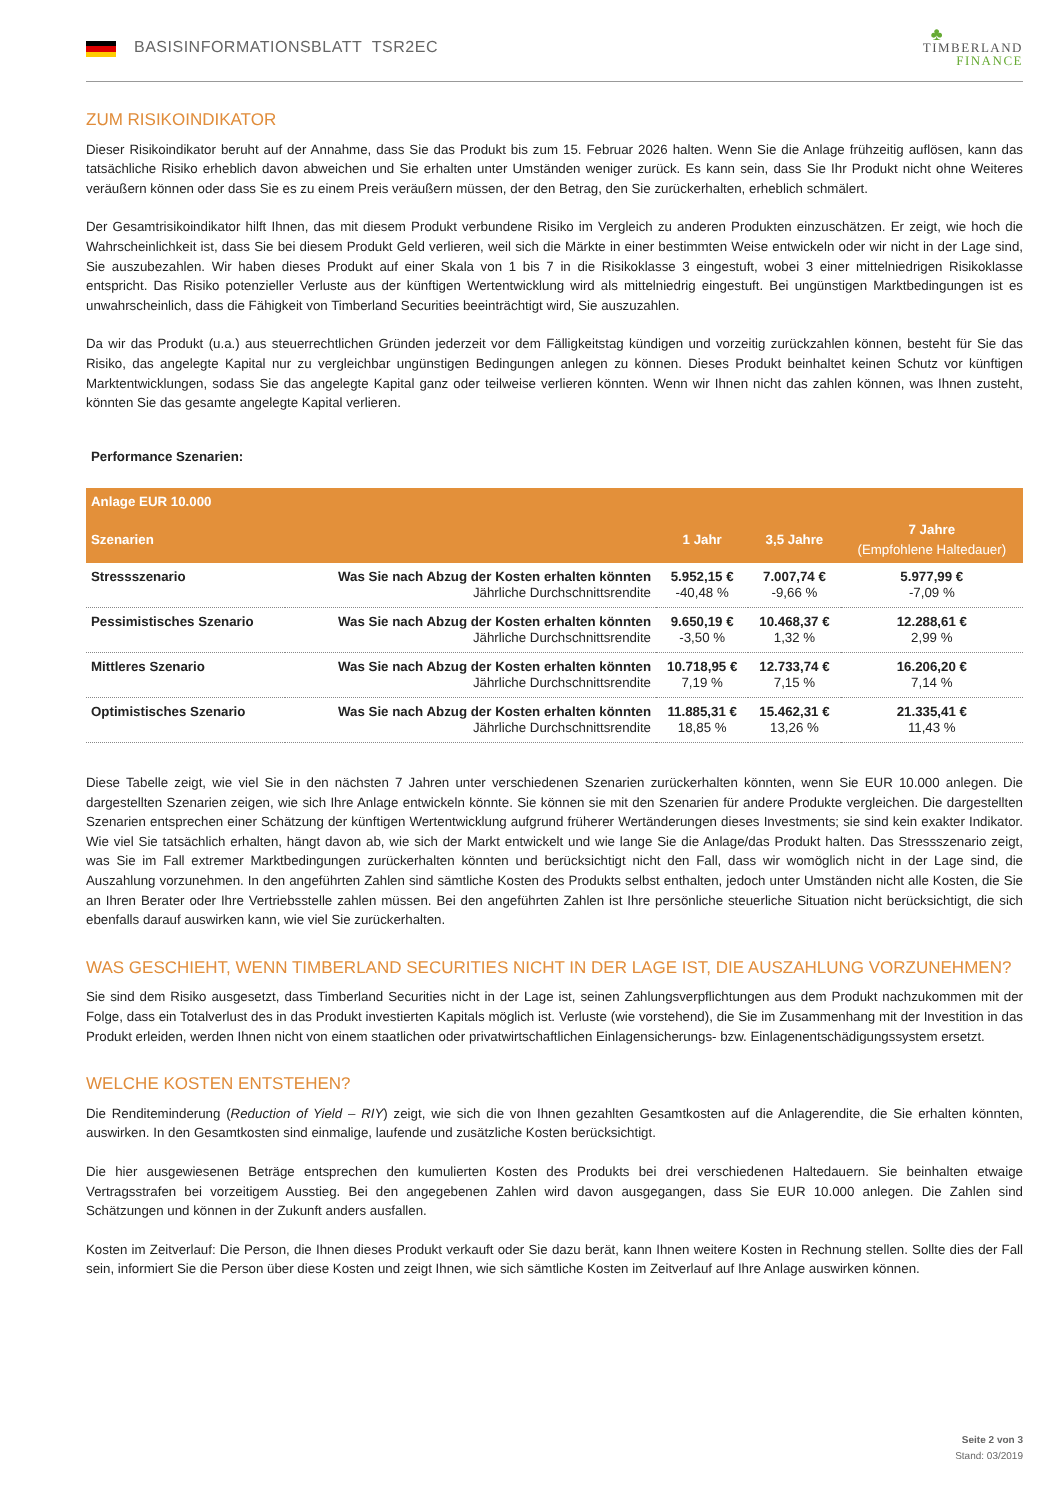BASISINFORMATIONSBLATT TSR2EC
♣
TIMBERLAND
FINANCE
ZUM RISIKOINDIKATOR
Dieser Risikoindikator beruht auf der Annahme, dass Sie das Produkt bis zum 15. Februar 2026 halten. Wenn Sie die Anlage frühzeitig auflösen, kann das tatsächliche Risiko erheblich davon abweichen und Sie erhalten unter Umständen weniger zurück. Es kann sein, dass Sie Ihr Produkt nicht ohne Weiteres veräußern können oder dass Sie es zu einem Preis veräußern müssen, der den Betrag, den Sie zurückerhalten, erheblich schmälert.
Der Gesamtrisikoindikator hilft Ihnen, das mit diesem Produkt verbundene Risiko im Vergleich zu anderen Produkten einzuschätzen. Er zeigt, wie hoch die Wahrscheinlichkeit ist, dass Sie bei diesem Produkt Geld verlieren, weil sich die Märkte in einer bestimmten Weise entwickeln oder wir nicht in der Lage sind, Sie auszubezahlen. Wir haben dieses Produkt auf einer Skala von 1 bis 7 in die Risikoklasse 3 eingestuft, wobei 3 einer mittelniedrigen Risikoklasse entspricht. Das Risiko potenzieller Verluste aus der künftigen Wertentwicklung wird als mittelniedrig eingestuft. Bei ungünstigen Marktbedingungen ist es unwahrscheinlich, dass die Fähigkeit von Timberland Securities beeinträchtigt wird, Sie auszuzahlen.
Da wir das Produkt (u.a.) aus steuerrechtlichen Gründen jederzeit vor dem Fälligkeitstag kündigen und vorzeitig zurückzahlen können, besteht für Sie das Risiko, das angelegte Kapital nur zu vergleichbar ungünstigen Bedingungen anlegen zu können. Dieses Produkt beinhaltet keinen Schutz vor künftigen Marktentwicklungen, sodass Sie das angelegte Kapital ganz oder teilweise verlieren könnten. Wenn wir Ihnen nicht das zahlen können, was Ihnen zusteht, könnten Sie das gesamte angelegte Kapital verlieren.
Performance Szenarien:
| Anlage EUR 10.000 | | | | |
| --- | --- | --- | --- | --- |
| Szenarien | | 1 Jahr | 3,5 Jahre | 7 Jahre (Empfohlene Haltedauer) |
| Stressszenario | Was Sie nach Abzug der Kosten erhalten könnten Jährliche Durchschnittsrendite | 5.952,15 € -40,48 % | 7.007,74 € -9,66 % | 5.977,99 € -7,09 % |
| Pessimistisches Szenario | Was Sie nach Abzug der Kosten erhalten könnten Jährliche Durchschnittsrendite | 9.650,19 € -3,50 % | 10.468,37 € 1,32 % | 12.288,61 € 2,99 % |
| Mittleres Szenario | Was Sie nach Abzug der Kosten erhalten könnten Jährliche Durchschnittsrendite | 10.718,95 € 7,19 % | 12.733,74 € 7,15 % | 16.206,20 € 7,14 % |
| Optimistisches Szenario | Was Sie nach Abzug der Kosten erhalten könnten Jährliche Durchschnittsrendite | 11.885,31 € 18,85 % | 15.462,31 € 13,26 % | 21.335,41 € 11,43 % |
Diese Tabelle zeigt, wie viel Sie in den nächsten 7 Jahren unter verschiedenen Szenarien zurückerhalten könnten, wenn Sie EUR 10.000 anlegen. Die dargestellten Szenarien zeigen, wie sich Ihre Anlage entwickeln könnte. Sie können sie mit den Szenarien für andere Produkte vergleichen. Die dargestellten Szenarien entsprechen einer Schätzung der künftigen Wertentwicklung aufgrund früherer Wertänderungen dieses Investments; sie sind kein exakter Indikator. Wie viel Sie tatsächlich erhalten, hängt davon ab, wie sich der Markt entwickelt und wie lange Sie die Anlage/das Produkt halten. Das Stressszenario zeigt, was Sie im Fall extremer Marktbedingungen zurückerhalten könnten und berücksichtigt nicht den Fall, dass wir womöglich nicht in der Lage sind, die Auszahlung vorzunehmen. In den angeführten Zahlen sind sämtliche Kosten des Produkts selbst enthalten, jedoch unter Umständen nicht alle Kosten, die Sie an Ihren Berater oder Ihre Vertriebsstelle zahlen müssen. Bei den angeführten Zahlen ist Ihre persönliche steuerliche Situation nicht berücksichtigt, die sich ebenfalls darauf auswirken kann, wie viel Sie zurückerhalten.
WAS GESCHIEHT, WENN TIMBERLAND SECURITIES NICHT IN DER LAGE IST, DIE AUSZAHLUNG VORZUNEHMEN?
Sie sind dem Risiko ausgesetzt, dass Timberland Securities nicht in der Lage ist, seinen Zahlungsverpflichtungen aus dem Produkt nachzukommen mit der Folge, dass ein Totalverlust des in das Produkt investierten Kapitals möglich ist. Verluste (wie vorstehend), die Sie im Zusammenhang mit der Investition in das Produkt erleiden, werden Ihnen nicht von einem staatlichen oder privatwirtschaftlichen Einlagensicherungs- bzw. Einlagenentschädigungssystem ersetzt.
WELCHE KOSTEN ENTSTEHEN?
Die Renditeminderung (Reduction of Yield – RIY) zeigt, wie sich die von Ihnen gezahlten Gesamtkosten auf die Anlagerendite, die Sie erhalten könnten, auswirken. In den Gesamtkosten sind einmalige, laufende und zusätzliche Kosten berücksichtigt.
Die hier ausgewiesenen Beträge entsprechen den kumulierten Kosten des Produkts bei drei verschiedenen Haltedauern. Sie beinhalten etwaige Vertragsstrafen bei vorzeitigem Ausstieg. Bei den angegebenen Zahlen wird davon ausgegangen, dass Sie EUR 10.000 anlegen. Die Zahlen sind Schätzungen und können in der Zukunft anders ausfallen.
Kosten im Zeitverlauf: Die Person, die Ihnen dieses Produkt verkauft oder Sie dazu berät, kann Ihnen weitere Kosten in Rechnung stellen. Sollte dies der Fall sein, informiert Sie die Person über diese Kosten und zeigt Ihnen, wie sich sämtliche Kosten im Zeitverlauf auf Ihre Anlage auswirken können.
Seite 2 von 3
Stand: 03/2019